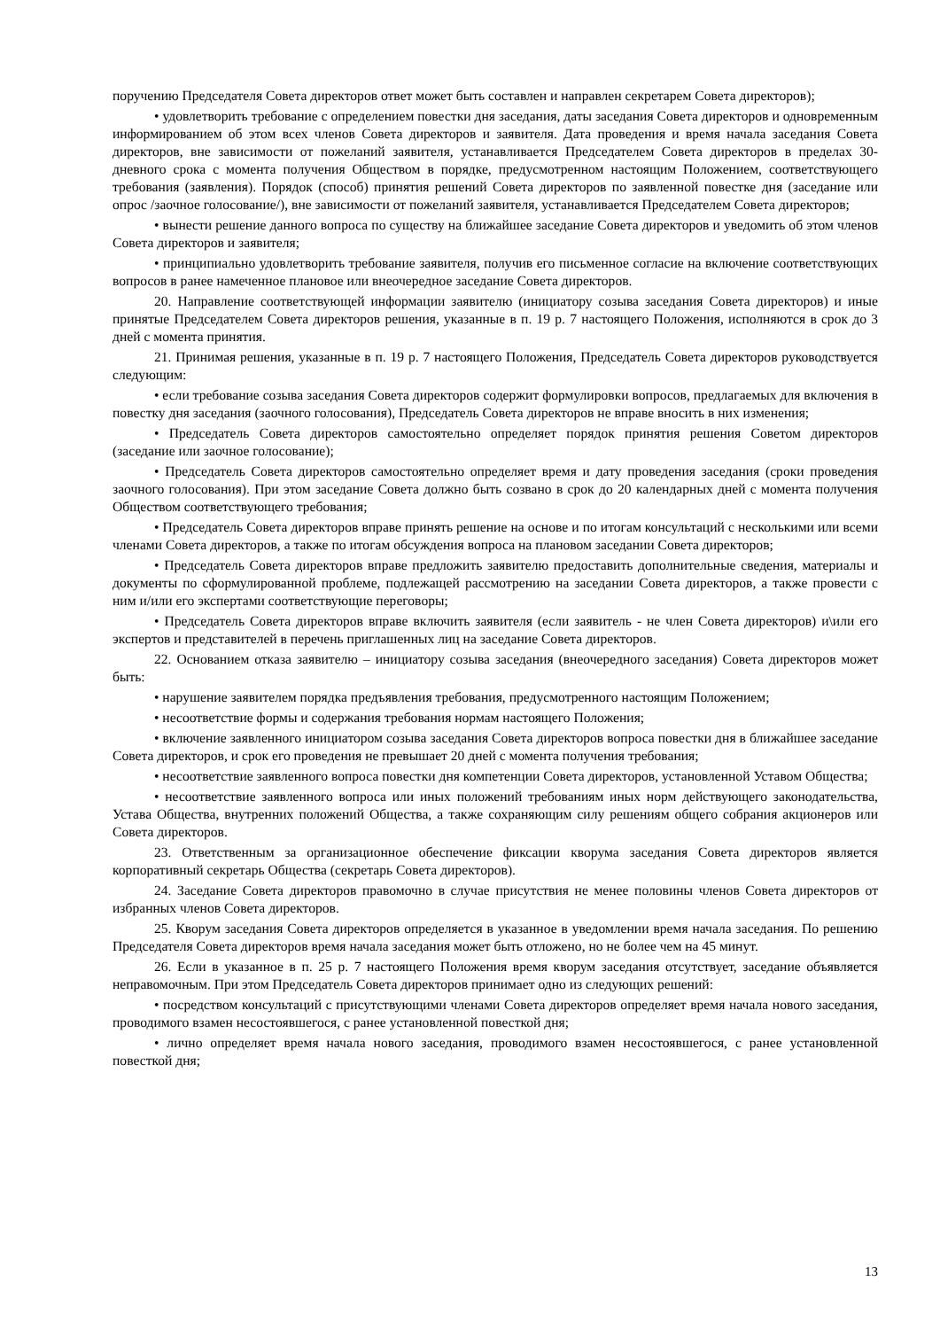поручению Председателя Совета директоров ответ может быть составлен и направлен секретарем Совета директоров);
• удовлетворить требование с определением повестки дня заседания, даты заседания Совета директоров и одновременным информированием об этом всех членов Совета директоров и заявителя. Дата проведения и время начала заседания Совета директоров, вне зависимости от пожеланий заявителя, устанавливается Председателем Совета директоров в пределах 30-дневного срока с момента получения Обществом в порядке, предусмотренном настоящим Положением, соответствующего требования (заявления). Порядок (способ) принятия решений Совета директоров по заявленной повестке дня (заседание или опрос /заочное голосование/), вне зависимости от пожеланий заявителя, устанавливается Председателем Совета директоров;
• вынести решение данного вопроса по существу на ближайшее заседание Совета директоров и уведомить об этом членов Совета директоров и заявителя;
• принципиально удовлетворить требование заявителя, получив его письменное согласие на включение соответствующих вопросов в ранее намеченное плановое или внеочередное заседание Совета директоров.
20. Направление соответствующей информации заявителю (инициатору созыва заседания Совета директоров) и иные принятые Председателем Совета директоров решения, указанные в п. 19 р. 7 настоящего Положения, исполняются в срок до 3 дней с момента принятия.
21. Принимая решения, указанные в п. 19 р. 7 настоящего Положения, Председатель Совета директоров руководствуется следующим:
• если требование созыва заседания Совета директоров содержит формулировки вопросов, предлагаемых для включения в повестку дня заседания (заочного голосования), Председатель Совета директоров не вправе вносить в них изменения;
• Председатель Совета директоров самостоятельно определяет порядок принятия решения Советом директоров (заседание или заочное голосование);
• Председатель Совета директоров самостоятельно определяет время и дату проведения заседания (сроки проведения заочного голосования). При этом заседание Совета должно быть созвано в срок до 20 календарных дней с момента получения Обществом соответствующего требования;
• Председатель Совета директоров вправе принять решение на основе и по итогам консультаций с несколькими или всеми членами Совета директоров, а также по итогам обсуждения вопроса на плановом заседании Совета директоров;
• Председатель Совета директоров вправе предложить заявителю предоставить дополнительные сведения, материалы и документы по сформулированной проблеме, подлежащей рассмотрению на заседании Совета директоров, а также провести с ним и/или его экспертами соответствующие переговоры;
• Председатель Совета директоров вправе включить заявителя (если заявитель - не член Совета директоров) и\или его экспертов и представителей в перечень приглашенных лиц на заседание Совета директоров.
22. Основанием отказа заявителю – инициатору созыва заседания (внеочередного заседания) Совета директоров может быть:
• нарушение заявителем порядка предъявления требования, предусмотренного настоящим Положением;
• несоответствие формы и содержания требования нормам настоящего Положения;
• включение заявленного инициатором созыва заседания Совета директоров вопроса повестки дня в ближайшее заседание Совета директоров, и срок его проведения не превышает 20 дней с момента получения требования;
• несоответствие заявленного вопроса повестки дня компетенции Совета директоров, установленной Уставом Общества;
• несоответствие заявленного вопроса или иных положений требованиям иных норм действующего законодательства, Устава Общества, внутренних положений Общества, а также сохраняющим силу решениям общего собрания акционеров или Совета директоров.
23. Ответственным за организационное обеспечение фиксации кворума заседания Совета директоров является корпоративный секретарь Общества (секретарь Совета директоров).
24. Заседание Совета директоров правомочно в случае присутствия не менее половины членов Совета директоров от избранных членов Совета директоров.
25. Кворум заседания Совета директоров определяется в указанное в уведомлении время начала заседания. По решению Председателя Совета директоров время начала заседания может быть отложено, но не более чем на 45 минут.
26. Если в указанное в п. 25 р. 7 настоящего Положения время кворум заседания отсутствует, заседание объявляется неправомочным. При этом Председатель Совета директоров принимает одно из следующих решений:
• посредством консультаций с присутствующими членами Совета директоров определяет время начала нового заседания, проводимого взамен несостоявшегося, с ранее установленной повесткой дня;
• лично определяет время начала нового заседания, проводимого взамен несостоявшегося, с ранее установленной повесткой дня;
13